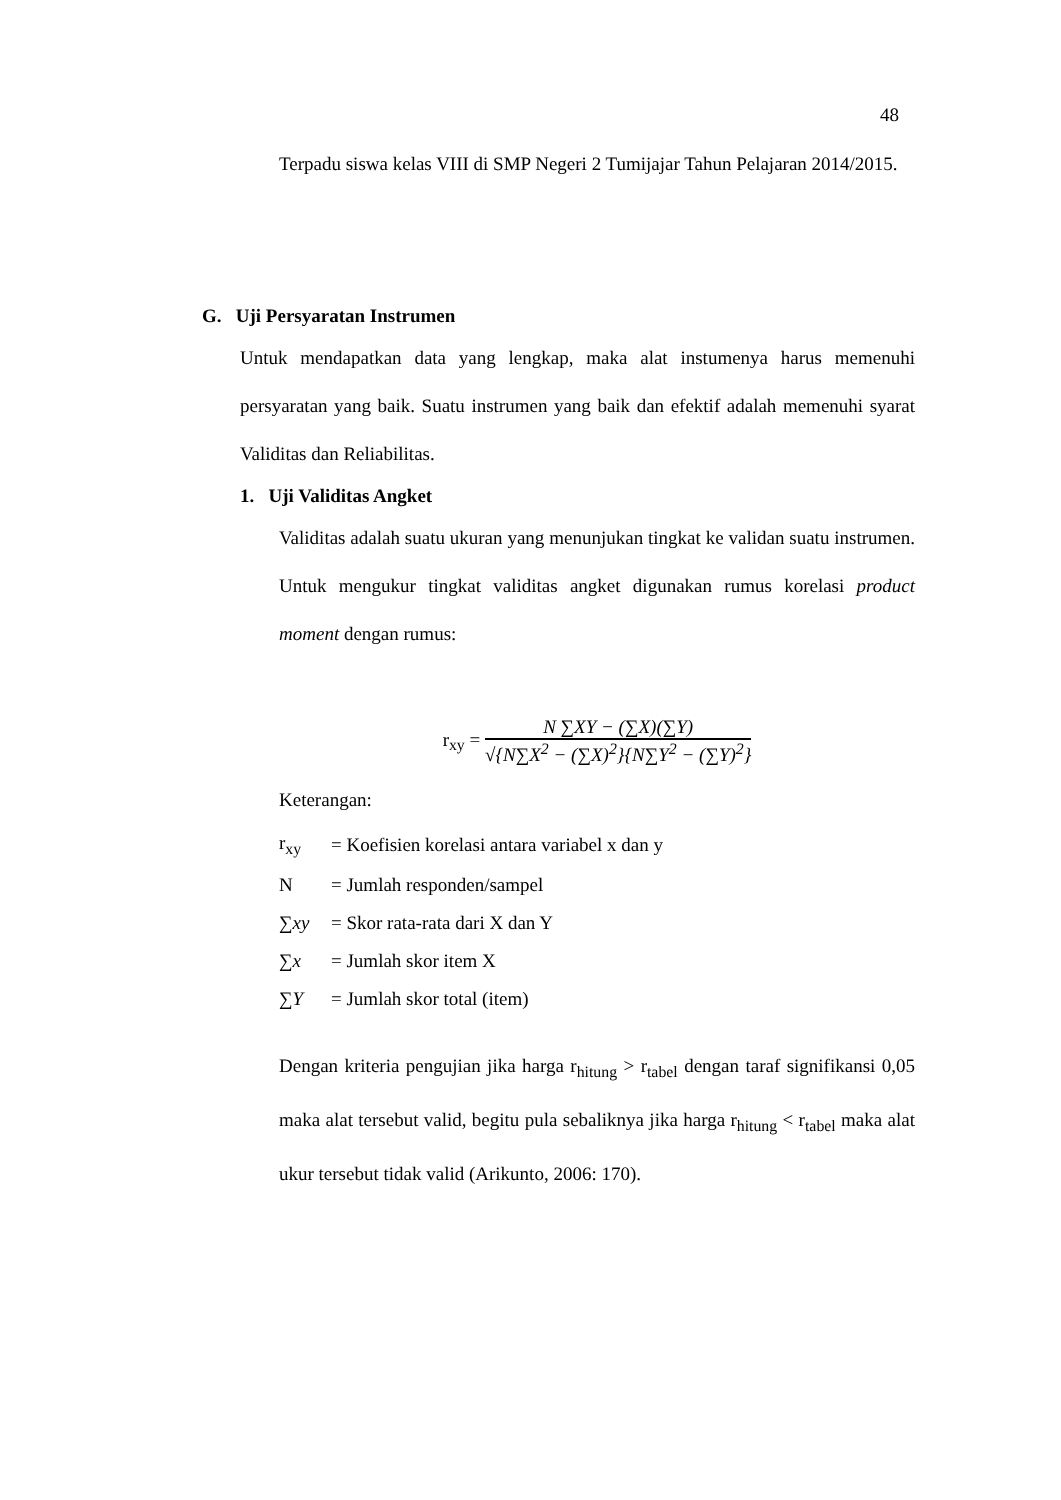48
Terpadu siswa kelas VIII di SMP Negeri 2 Tumijajar Tahun Pelajaran 2014/2015.
G. Uji Persyaratan Instrumen
Untuk mendapatkan data yang lengkap, maka alat instumenya harus memenuhi persyaratan yang baik. Suatu instrumen yang baik dan efektif adalah memenuhi syarat Validitas dan Reliabilitas.
1. Uji Validitas Angket
Validitas adalah suatu ukuran yang menunjukan tingkat ke validan suatu instrumen. Untuk mengukur tingkat validitas angket digunakan rumus korelasi product moment dengan rumus:
r<sub>xy</sub> =
N ∑XY − (∑X)(∑Y)
√{N∑X<sup>2</sup> − (∑X)<sup>2</sup>}{N∑Y<sup>2</sup> − (∑Y)<sup>2</sup>}
Keterangan:
| r<sub>xy</sub> | = Koefisien korelasi antara variabel x dan y |
| N | = Jumlah responden/sampel |
| ∑ xy | = Skor rata-rata dari X dan Y |
| ∑ x | = Jumlah skor item X |
| ∑ Y | = Jumlah skor total (item) |
Dengan kriteria pengujian jika harga r<sub>hitung</sub> > r<sub>tabel</sub> dengan taraf signifikansi 0,05 maka alat tersebut valid, begitu pula sebaliknya jika harga r<sub>hitung</sub> < r<sub>tabel</sub> maka alat ukur tersebut tidak valid (Arikunto, 2006: 170).